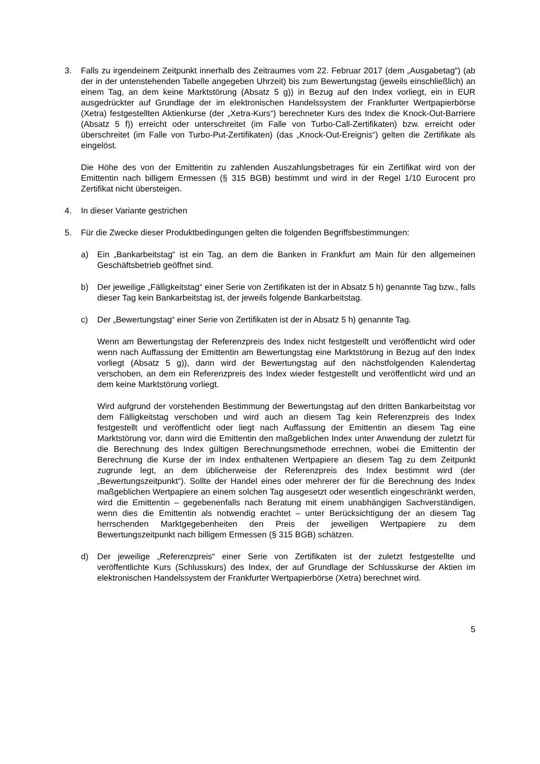3. Falls zu irgendeinem Zeitpunkt innerhalb des Zeitraumes vom 22. Februar 2017 (dem „Ausgabetag“) (ab der in der untenstehenden Tabelle angegeben Uhrzeit) bis zum Bewertungstag (jeweils einschließlich) an einem Tag, an dem keine Marktstörung (Absatz 5 g)) in Bezug auf den Index vorliegt, ein in EUR ausgedrückter auf Grundlage der im elektronischen Handelssystem der Frankfurter Wertpapierbörse (Xetra) festgestellten Aktienkurse (der „Xetra-Kurs“) berechneter Kurs des Index die Knock-Out-Barriere (Absatz 5 f)) erreicht oder unterschreitet (im Falle von Turbo-Call-Zertifikaten) bzw. erreicht oder überschreitet (im Falle von Turbo-Put-Zertifikaten) (das „Knock-Out-Ereignis“) gelten die Zertifikate als eingelöst.
Die Höhe des von der Emittentin zu zahlenden Auszahlungsbetrages für ein Zertifikat wird von der Emittentin nach billigem Ermessen (§ 315 BGB) bestimmt und wird in der Regel 1/10 Eurocent pro Zertifikat nicht übersteigen.
4. In dieser Variante gestrichen
5. Für die Zwecke dieser Produktbedingungen gelten die folgenden Begriffsbestimmungen:
a) Ein „Bankarbeitstag“ ist ein Tag, an dem die Banken in Frankfurt am Main für den allgemeinen Geschäftsbetrieb geöffnet sind.
b) Der jeweilige „Fälligkeitstag“ einer Serie von Zertifikaten ist der in Absatz 5 h) genannte Tag bzw., falls dieser Tag kein Bankarbeitstag ist, der jeweils folgende Bankarbeitstag.
c) Der „Bewertungstag“ einer Serie von Zertifikaten ist der in Absatz 5 h) genannte Tag.
Wenn am Bewertungstag der Referenzpreis des Index nicht festgestellt und veröffentlicht wird oder wenn nach Auffassung der Emittentin am Bewertungstag eine Marktstörung in Bezug auf den Index vorliegt (Absatz 5 g)), dann wird der Bewertungstag auf den nächstfolgenden Kalendertag verschoben, an dem ein Referenzpreis des Index wieder festgestellt und veröffentlicht wird und an dem keine Marktstörung vorliegt.
Wird aufgrund der vorstehenden Bestimmung der Bewertungstag auf den dritten Bankarbeitstag vor dem Fälligkeitstag verschoben und wird auch an diesem Tag kein Referenzpreis des Index festgestellt und veröffentlicht oder liegt nach Auffassung der Emittentin an diesem Tag eine Marktstörung vor, dann wird die Emittentin den maßgeblichen Index unter Anwendung der zuletzt für die Berechnung des Index gültigen Berechnungsmethode errechnen, wobei die Emittentin der Berechnung die Kurse der im Index enthaltenen Wertpapiere an diesem Tag zu dem Zeitpunkt zugrunde legt, an dem üblicherweise der Referenzpreis des Index bestimmt wird (der „Bewertungszeitpunkt“). Sollte der Handel eines oder mehrerer der für die Berechnung des Index maßgeblichen Wertpapiere an einem solchen Tag ausgesetzt oder wesentlich eingeschränkt werden, wird die Emittentin – gegebenenfalls nach Beratung mit einem unabhängigen Sachverständigen, wenn dies die Emittentin als notwendig erachtet – unter Berücksichtigung der an diesem Tag herrschenden Marktgegebenheiten den Preis der jeweiligen Wertpapiere zu dem Bewertungszeitpunkt nach billigem Ermessen (§ 315 BGB) schätzen.
d) Der jeweilige „Referenzpreis“ einer Serie von Zertifikaten ist der zuletzt festgestellte und veröffentlichte Kurs (Schlusskurs) des Index, der auf Grundlage der Schlusskurse der Aktien im elektronischen Handelssystem der Frankfurter Wertpapierbörse (Xetra) berechnet wird.
5